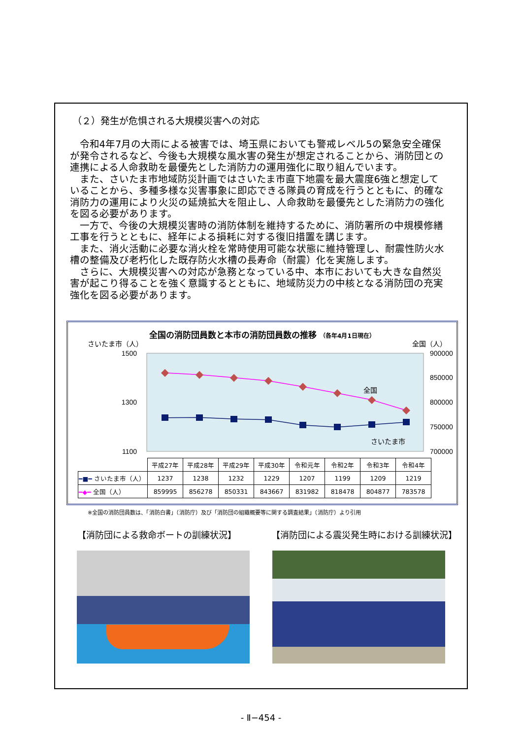（２）発生が危惧される大規模災害への対応
令和4年7月の大雨による被害では、埼玉県においても警戒レベル5の緊急安全確保が発令されるなど、今後も大規模な風水害の発生が想定されることから、消防団との連携による人命救助を最優先とした消防力の運用強化に取り組んでいます。
また、さいたま市地域防災計画ではさいたま市直下地震を最大震度6強と想定していることから、多種多様な災害事象に即応できる隊員の育成を行うとともに、的確な消防力の運用により火災の延焼拡大を阻止し、人命救助を最優先とした消防力の強化を図る必要があります。
一方で、今後の大規模災害時の消防体制を維持するために、消防署所の中規模修繕工事を行うとともに、経年による損耗に対する復旧措置を講じます。
また、消火活動に必要な消火栓を常時使用可能な状態に維持管理し、耐震性防火水槽の整備及び老朽化した既存防火水槽の長寿命（耐震）化を実施します。
さらに、大規模災害への対応が急務となっている中、本市においても大きな自然災害が起こり得ることを強く意識するとともに、地域防災力の中核となる消防団の充実強化を図る必要があります。
全国の消防団員数と本市の消防団員数の推移 （各年4月1日現在）
さいたま市（人） 全国（人）
1500
1300
1100
900000
850000
800000
750000
700000
全国
さいたま市
| | 平成27年 | 平成28年 | 平成29年 | 平成30年 | 令和元年 | 令和2年 | 令和3年 | 令和4年 |
| ━■━ さいたま市（人） | 1237 | 1238 | 1232 | 1229 | 1207 | 1199 | 1209 | 1219 |
| ━◆━ 全国（人） | 859995 | 856278 | 850331 | 843667 | 831982 | 818478 | 804877 | 783578 |
※全国の消防団員数は、「消防白書」（消防庁）及び「消防団の組織概要等に関する調査結果」（消防庁）より引用
【消防団による救命ボートの訓練状況】 【消防団による震災発生時における訓練状況】
- Ⅱ−454 -